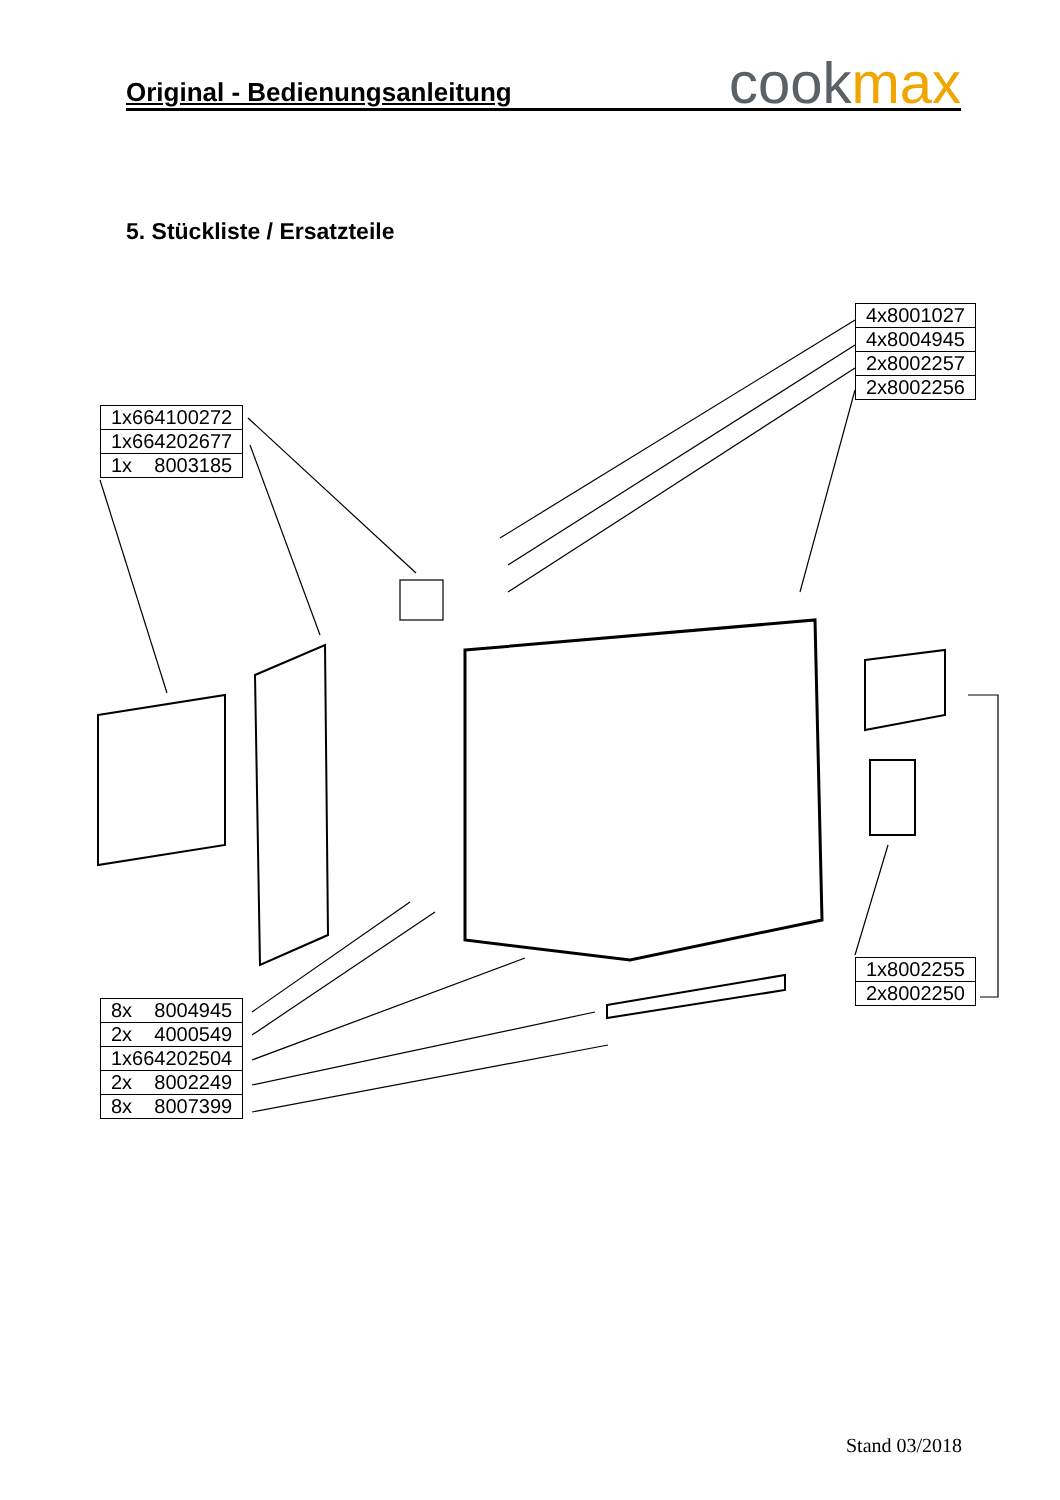Original - Bedienungsanleitung
cookmax
5. Stückliste / Ersatzteile
| 4x8001027 |
| 4x8004945 |
| 2x8002257 |
| 2x8002256 |
| 1x664100272 |
| 1x664202677 |
| 1x 8003185 |
| 1x8002255 |
| 2x8002250 |
| 8x 8004945 |
| 2x 4000549 |
| 1x664202504 |
| 2x 8002249 |
| 8x 8007399 |
Stand 03/2018